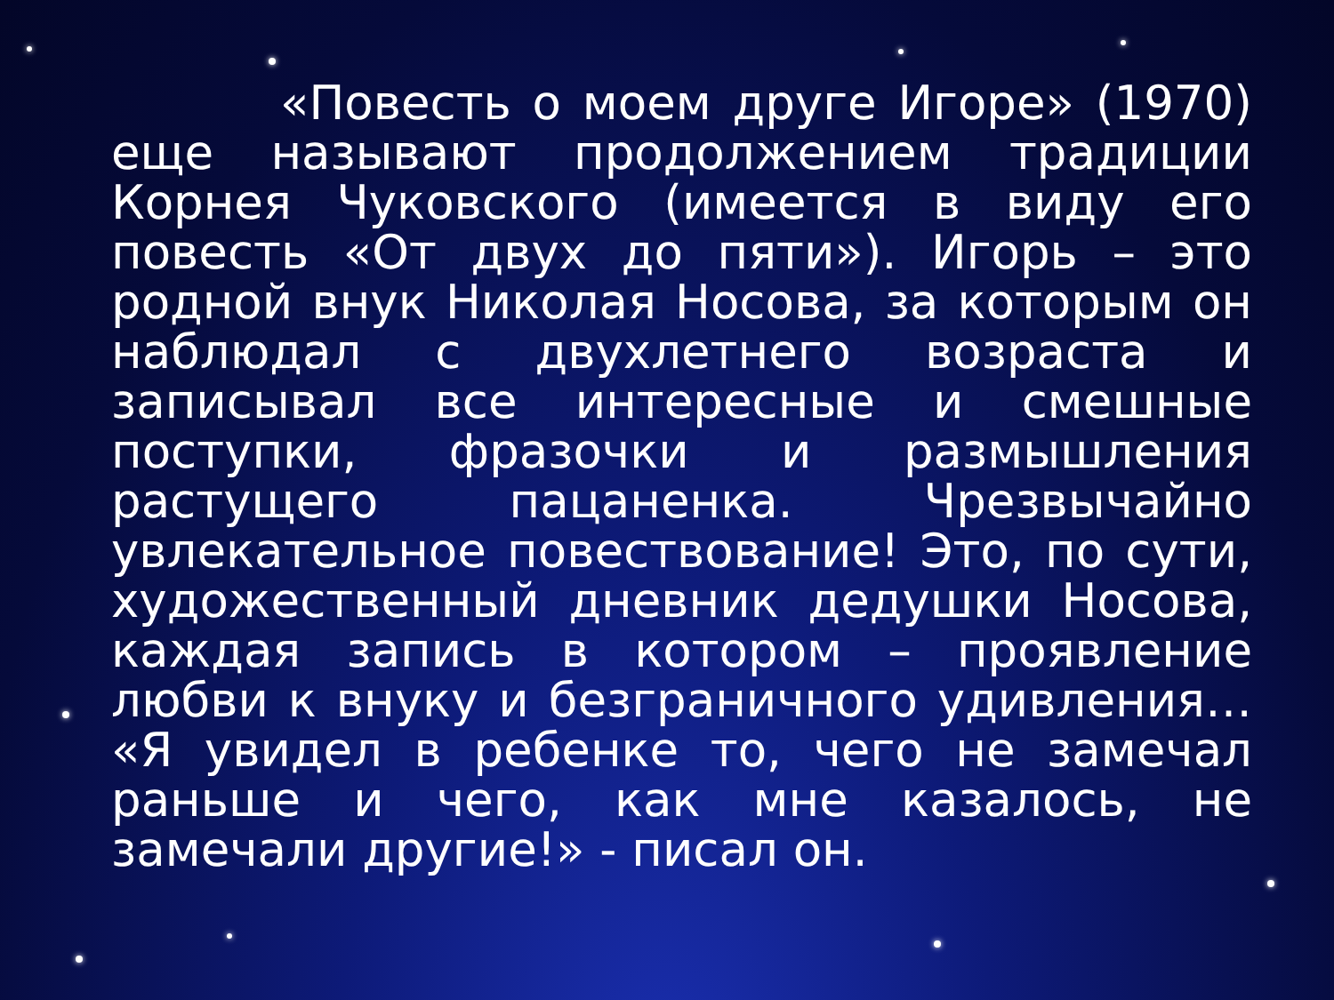«Повесть о моем друге Игоре» (1970) еще называют продолжением традиции Корнея Чуковского (имеется в виду его повесть «От двух до пяти»). Игорь – это родной внук Николая Носова, за которым он наблюдал с двухлетнего возраста и записывал все интересные и смешные поступки, фразочки и размышления растущего пацаненка. Чрезвычайно увлекательное повествование! Это, по сути, художественный дневник дедушки Носова, каждая запись в котором – проявление любви к внуку и безграничного удивления… «Я увидел в ребенке то, чего не замечал раньше и чего, как мне казалось, не замечали другие!» - писал он.